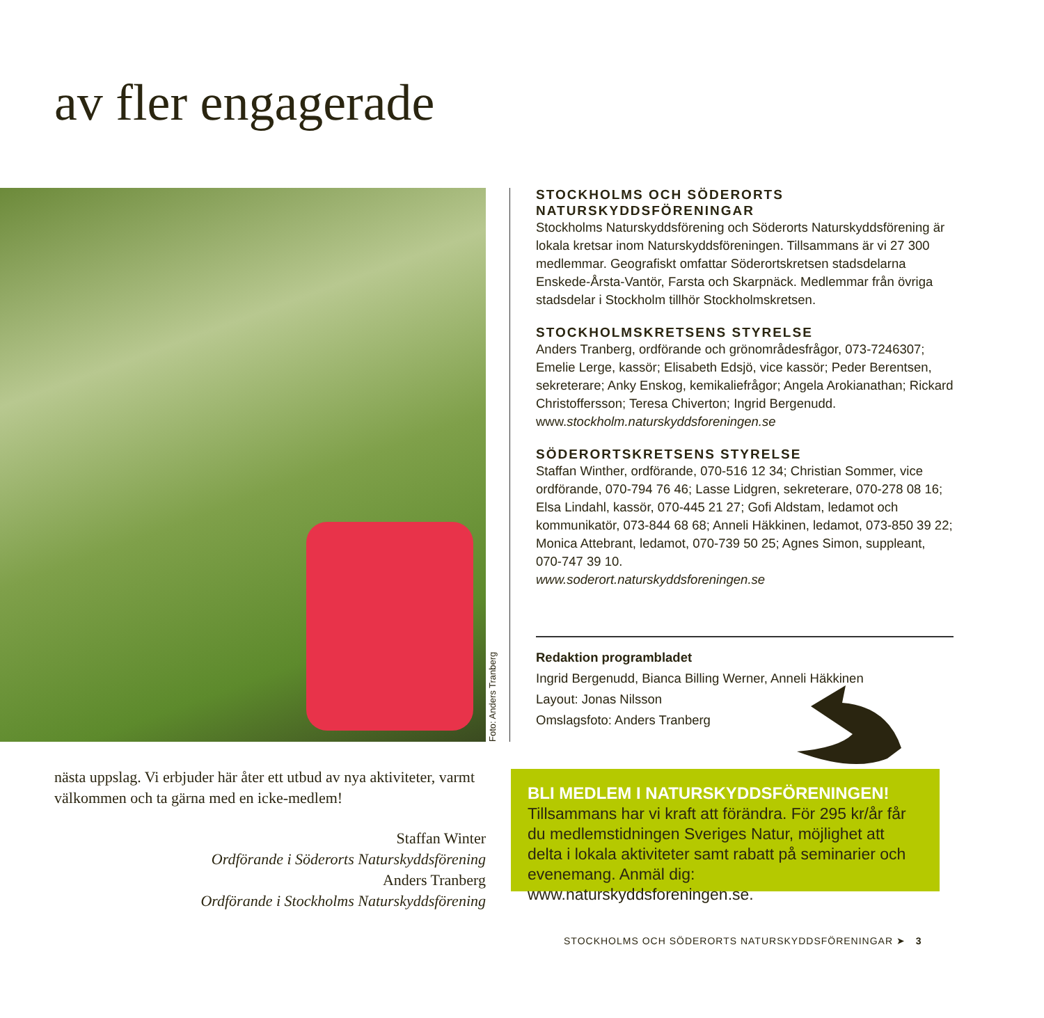av fler engagerade
Foto: Anders Tranberg
STOCKHOLMS OCH SÖDERORTS NATURSKYDDSFÖRENINGAR
Stockholms Naturskyddsförening och Söderorts Naturskyddsförening är lokala kretsar inom Naturskyddsföreningen. Tillsammans är vi 27 300 medlemmar. Geografiskt omfattar Söderortskretsen stadsdelarna Enskede-Årsta-Vantör, Farsta och Skarpnäck. Medlemmar från övriga stadsdelar i Stockholm tillhör Stockholmskretsen.
STOCKHOLMSKRETSENS STYRELSE
Anders Tranberg, ordförande och grönområdesfrågor, 073-7246307; Emelie Lerge, kassör; Elisabeth Edsjö, vice kassör; Peder Berentsen, sekreterare; Anky Enskog, kemikaliefrågor; Angela Arokianathan; Rickard Christoffersson; Teresa Chiverton; Ingrid Bergenudd. www.stockholm.naturskyddsforeningen.se
SÖDERORTSKRETSENS STYRELSE
Staffan Winther, ordförande, 070-516 12 34; Christian Sommer, vice ordförande, 070-794 76 46; Lasse Lidgren, sekreterare, 070-278 08 16; Elsa Lindahl, kassör, 070-445 21 27; Gofi Aldstam, ledamot och kommunikatör, 073-844 68 68; Anneli Häkkinen, ledamot, 073-850 39 22; Monica Attebrant, ledamot, 070-739 50 25; Agnes Simon, suppleant, 070-747 39 10.
www.soderort.naturskyddsforeningen.se
Redaktion programbladet
Ingrid Bergenudd, Bianca Billing Werner, Anneli Häkkinen
Layout: Jonas Nilsson
Omslagsfoto: Anders Tranberg
nästa uppslag. Vi erbjuder här åter ett utbud av nya aktiviteter, varmt välkommen och ta gärna med en icke-medlem!
Staffan Winter
Ordförande i Söderorts Naturskyddsförening
Anders Tranberg
Ordförande i Stockholms Naturskyddsförening
BLI MEDLEM I NATURSKYDDSFÖRENINGEN!
Tillsammans har vi kraft att förändra. För 295 kr/år får du medlemstidningen Sveriges Natur, möjlighet att delta i lokala aktiviteter samt rabatt på seminarier och evenemang. Anmäl dig: www.naturskyddsforeningen.se.
STOCKHOLMS OCH SÖDERORTS NATURSKYDDSFÖRENINGAR ➤ 3